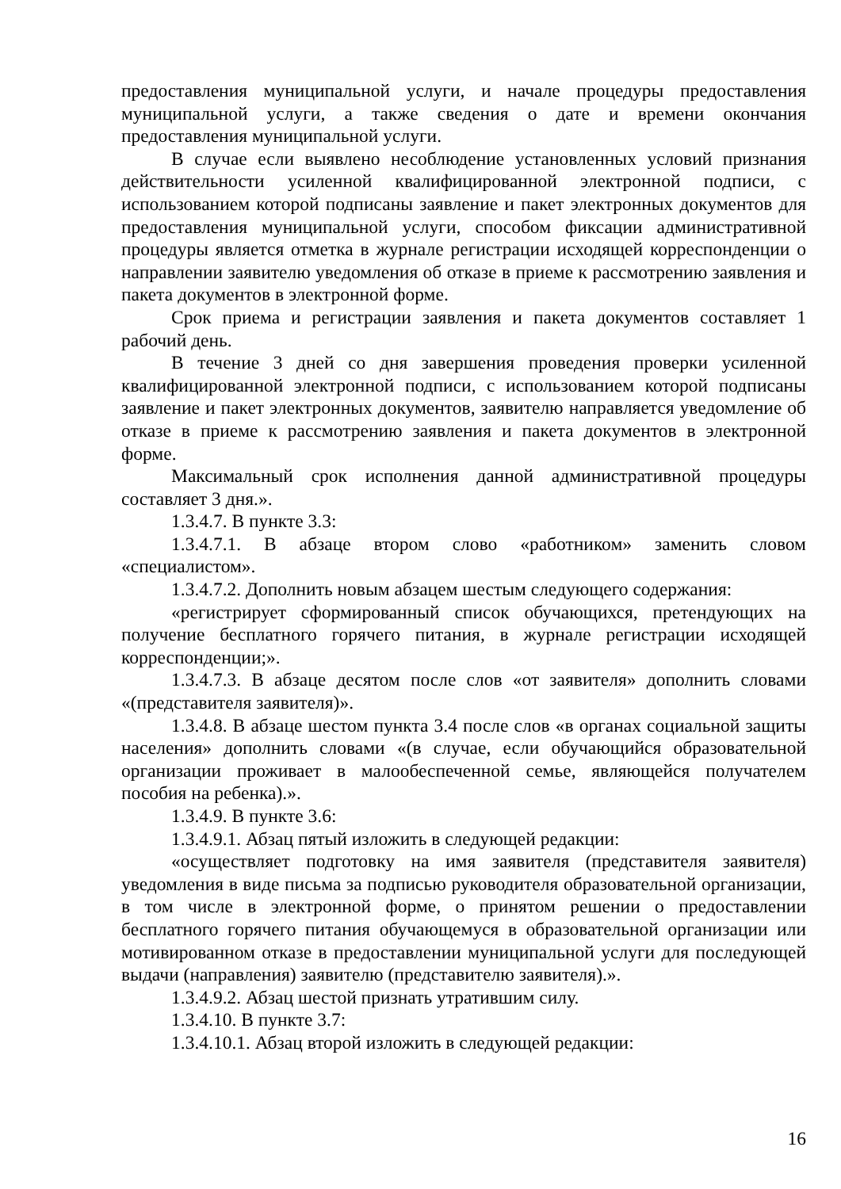предоставления муниципальной услуги, и начале процедуры предоставления муниципальной услуги, а также сведения о дате и времени окончания предоставления муниципальной услуги.
В случае если выявлено несоблюдение установленных условий признания действительности усиленной квалифицированной электронной подписи, с использованием которой подписаны заявление и пакет электронных документов для предоставления муниципальной услуги, способом фиксации административной процедуры является отметка в журнале регистрации исходящей корреспонденции о направлении заявителю уведомления об отказе в приеме к рассмотрению заявления и пакета документов в электронной форме.
Срок приема и регистрации заявления и пакета документов составляет 1 рабочий день.
В течение 3 дней со дня завершения проведения проверки усиленной квалифицированной электронной подписи, с использованием которой подписаны заявление и пакет электронных документов, заявителю направляется уведомление об отказе в приеме к рассмотрению заявления и пакета документов в электронной форме.
Максимальный срок исполнения данной административной процедуры составляет 3 дня.».
1.3.4.7. В пункте 3.3:
1.3.4.7.1. В абзаце втором слово «работником» заменить словом «специалистом».
1.3.4.7.2. Дополнить новым абзацем шестым следующего содержания:
«регистрирует сформированный список обучающихся, претендующих на получение бесплатного горячего питания, в журнале регистрации исходящей корреспонденции;».
1.3.4.7.3. В абзаце десятом после слов «от заявителя» дополнить словами «(представителя заявителя)».
1.3.4.8. В абзаце шестом пункта 3.4 после слов «в органах социальной защиты населения» дополнить словами «(в случае, если обучающийся образовательной организации проживает в малообеспеченной семье, являющейся получателем пособия на ребенка).».
1.3.4.9. В пункте 3.6:
1.3.4.9.1. Абзац пятый изложить в следующей редакции:
«осуществляет подготовку на имя заявителя (представителя заявителя) уведомления в виде письма за подписью руководителя образовательной организации, в том числе в электронной форме, о принятом решении о предоставлении бесплатного горячего питания обучающемуся в образовательной организации или мотивированном отказе в предоставлении муниципальной услуги для последующей выдачи (направления) заявителю (представителю заявителя).».
1.3.4.9.2. Абзац шестой признать утратившим силу.
1.3.4.10. В пункте 3.7:
1.3.4.10.1. Абзац второй изложить в следующей редакции:
16